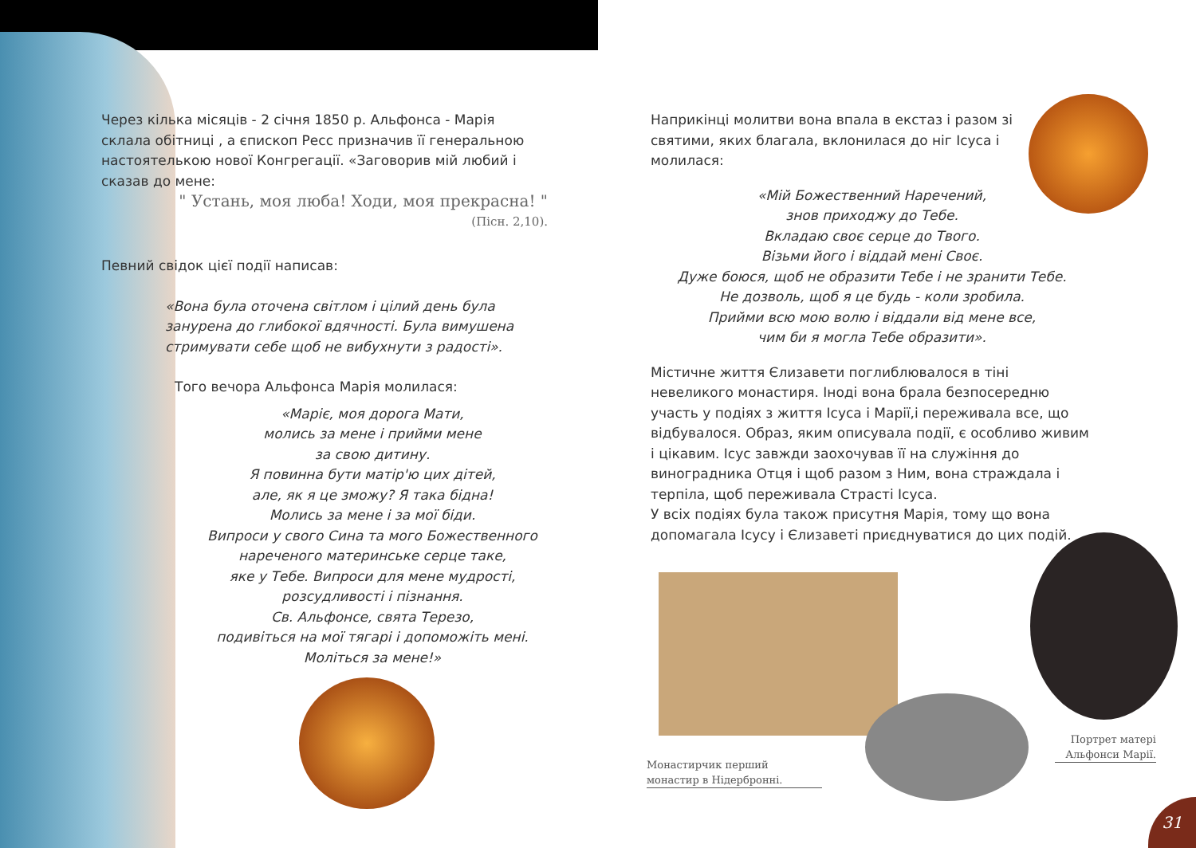31
Через кілька місяців - 2 січня 1850 р. Альфонса - Марія склала обітниці , а єпископ Ресс призначив її генеральною настоятелькою нової Конгрегації. «Заговорив мій любий і сказав до мене:
" Устань, моя люба! Ходи, моя прекрасна! "
(Пісн. 2,10).
Певний свідок цієї події написав:
«Вона була оточена світлом і цілий день була занурена до глибокої вдячності. Була вимушена стримувати себе щоб не вибухнути з радості».
Того вечора Альфонса Марія молилася:
«Маріє, моя дорога Мати,
молись за мене і прийми мене
за свою дитину.
Я повинна бути матір'ю цих дітей,
але, як я це зможу? Я така бідна!
Молись за мене і за мої біди.
Випроси у свого Сина та мого Божественного
нареченого материнське серце таке,
яке у Тебе. Випроси для мене мудрості,
розсудливості і пізнання.
Св. Альфонсе, свята Терезо,
подивіться на мої тягарі і допоможіть мені.
Моліться за мене!»
Наприкінці молитви вона впала в екстаз і разом зі святими, яких благала, вклонилася до ніг Ісуса і молилася:
«Мій Божественний Наречений,
знов приходжу до Тебе.
Вкладаю своє серце до Твого.
Візьми його і віддай мені Своє.
Дуже боюся, щоб не образити Тебе і не зранити Тебе.
Не дозволь, щоб я це будь - коли зробила.
Прийми всю мою волю і віддали від мене все,
чим би я могла Тебе образити».
Містичне життя Єлизавети поглиблювалося в тіні невеликого монастиря. Іноді вона брала безпосередню участь у подіях з життя Ісуса і Марії,і переживала все, що відбувалося. Образ, яким описувала події, є особливо живим і цікавим. Ісус завжди заохочував її на служіння до виноградника Отця і щоб разом з Ним, вона страждала і терпіла, щоб переживала Страсті Ісуса.
У всіх подіях була також присутня Марія, тому що вона допомагала Ісусу і Єлизаветі приєднуватися до цих подій.
Монастирчик перший монастир в Нідербронні.
Портрет матері Альфонси Марії.